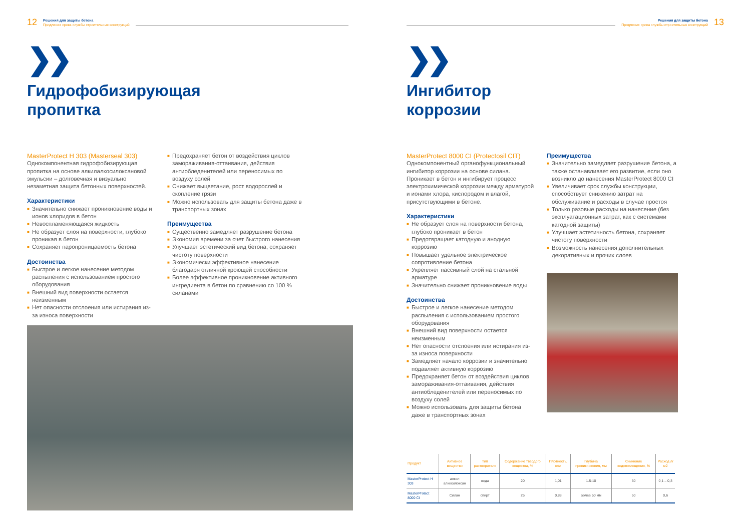12
Решения для защиты бетона
Продление срока службы строительных конструкций
❯❯
Гидрофобизирующая
пропитка
MasterProtect H 303 (Masterseal 303)
Однокомпонентная гидрофобизирующая пропитка на основе алкилалкосилоксановой эмульсии – долговечная и визуально незаметная защита бетонных поверхностей.
Характеристики
■ Значительно снижает проникновение воды и ионов хлоридов в бетон
■ Невоспламеняющаяся жидкость
■ Не образует слоя на поверхности, глубоко проникая в бетон
■ Сохраняет паропроницаемость бетона
Достоинства
■ Быстрое и легкое нанесение методом распыления с использованием простого оборудования
■ Внешний вид поверхности остается неизменным
■ Нет опасности отслоения или истирания из-за износа поверхности
■ Предохраняет бетон от воздействия циклов замораживания-оттаивания, действия антиобледенителей или переносимых по воздуху солей
■ Снижает выцветание, рост водорослей и скопление грязи
■ Можно использовать для защиты бетона даже в транспортных зонах
Преимущества
■ Существенно замедляет разрушение бетона
■ Экономия времени за счет быстрого нанесения
■ Улучшает эстетический вид бетона, сохраняет чистоту поверхности
■ Экономически эффективное нанесение благодаря отличной кроющей способности
■ Более эффективное проникновение активного ингредиента в бетон по сравнению со 100 % силанами
Решения для защиты бетона
Продление срока службы строительных конструкций
13
❯❯
Ингибитор
коррозии
MasterProtect 8000 CI (Protectosil CIT)
Однокомпонентный органофункциональный ингибитор коррозии на основе силана. Проникает в бетон и ингибирует процесс электрохимической коррозии между арматурой и ионами хлора, кислородом и влагой, присутствующими в бетоне.
Характеристики
■ Не образует слоя на поверхности бетона, глубоко проникает в бетон
■ Предотвращает катодную и анодную коррозию
■ Повышает удельное электрическое сопротивление бетона
■ Укрепляет пассивный слой на стальной арматуре
■ Значительно снижает проникновение воды
Достоинства
■ Быстрое и легкое нанесение методом распыления с использованием простого оборудования
■ Внешний вид поверхности остается неизменным
■ Нет опасности отслоения или истирания из-за износа поверхности
■ Замедляет начало коррозии и значительно подавляет активную коррозию
■ Предохраняет бетон от воздействия циклов замораживания-оттаивания, действия антиобледенителей или переносимых по воздуху солей
■ Можно использовать для защиты бетона даже в транспортных зонах
Преимущества
■ Значительно замедляет разрушение бетона, а также останавливает его развитие, если оно возникло до нанесения MasterProtect 8000 CI
■ Увеличивает срок службы конструкции, способствует снижению затрат на обслуживание и расходы в случае простоя
■ Только разовые расходы на нанесение (без эксплуатационных затрат, как с системами катодной защиты)
■ Улучшает эстетичность бетона, сохраняет чистоту поверхности
■ Возможность нанесения дополнительных декоративных и прочих слоев
| Продукт | Активное вещество | Тип растворителя | Содержание твердого вещества, % | Плотность, кг/л | Глубина проникновения, мм | Снижение водопоглощения, % | Расход л/м2 |
| --- | --- | --- | --- | --- | --- | --- | --- |
| MasterProtect H 303 | алкил алкосилоксан | вода | 20 | 1,01 | 1.5-10 | 50 | 0,1 – 0,3 |
| MasterProtect 8000 CI | Силан | спирт | 25 | 0,88 | Более 50 мм | 50 | 0,6 |